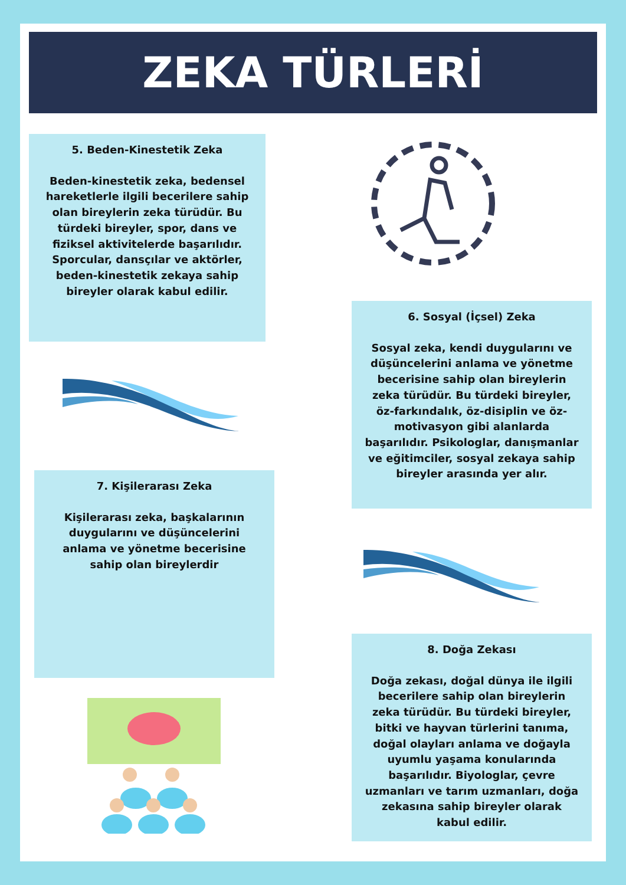ZEKA TÜRLERİ
5. Beden-Kinestetik Zeka
Beden-kinestetik zeka, bedensel hareketlerle ilgili becerilere sahip olan bireylerin zeka türüdür. Bu türdeki bireyler, spor, dans ve fiziksel aktivitelerde başarılıdır. Sporcular, dansçılar ve aktörler, beden-kinestetik zekaya sahip bireyler olarak kabul edilir.
6. Sosyal (İçsel) Zeka
Sosyal zeka, kendi duygularını ve düşüncelerini anlama ve yönetme becerisine sahip olan bireylerin zeka türüdür. Bu türdeki bireyler, öz-farkındalık, öz-disiplin ve öz-motivasyon gibi alanlarda başarılıdır. Psikologlar, danışmanlar ve eğitimciler, sosyal zekaya sahip bireyler arasında yer alır.
7. Kişilerarası Zeka
Kişilerarası zeka, başkalarının duygularını ve düşüncelerini anlama ve yönetme becerisine sahip olan bireylerdir
8. Doğa Zekası
Doğa zekası, doğal dünya ile ilgili becerilere sahip olan bireylerin zeka türüdür. Bu türdeki bireyler, bitki ve hayvan türlerini tanıma, doğal olayları anlama ve doğayla uyumlu yaşama konularında başarılıdır. Biyologlar, çevre uzmanları ve tarım uzmanları, doğa zekasına sahip bireyler olarak kabul edilir.